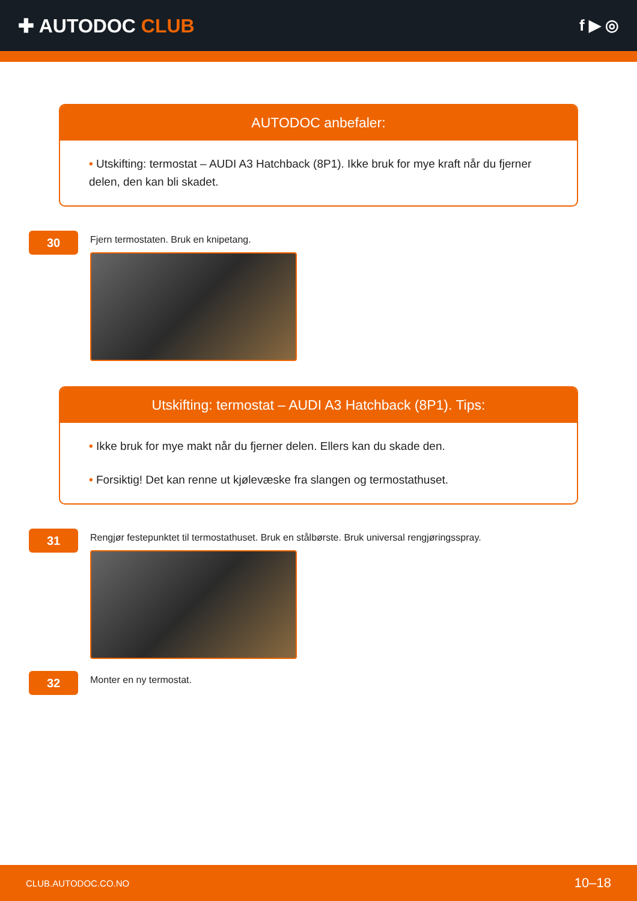✚ AUTODOC CLUB
f ▶ ◎
AUTODOC anbefaler:
• Utskifting: termostat – AUDI A3 Hatchback (8P1). Ikke bruk for mye kraft når du fjerner delen, den kan bli skadet.
30
Fjern termostaten. Bruk en knipetang.
Utskifting: termostat – AUDI A3 Hatchback (8P1). Tips:
• Ikke bruk for mye makt når du fjerner delen. Ellers kan du skade den.
• Forsiktig! Det kan renne ut kjølevæske fra slangen og termostathuset.
31
Rengjør festepunktet til termostathuset. Bruk en stålbørste. Bruk universal rengjøringsspray.
32
Monter en ny termostat.
CLUB.AUTODOC.CO.NO 10–18